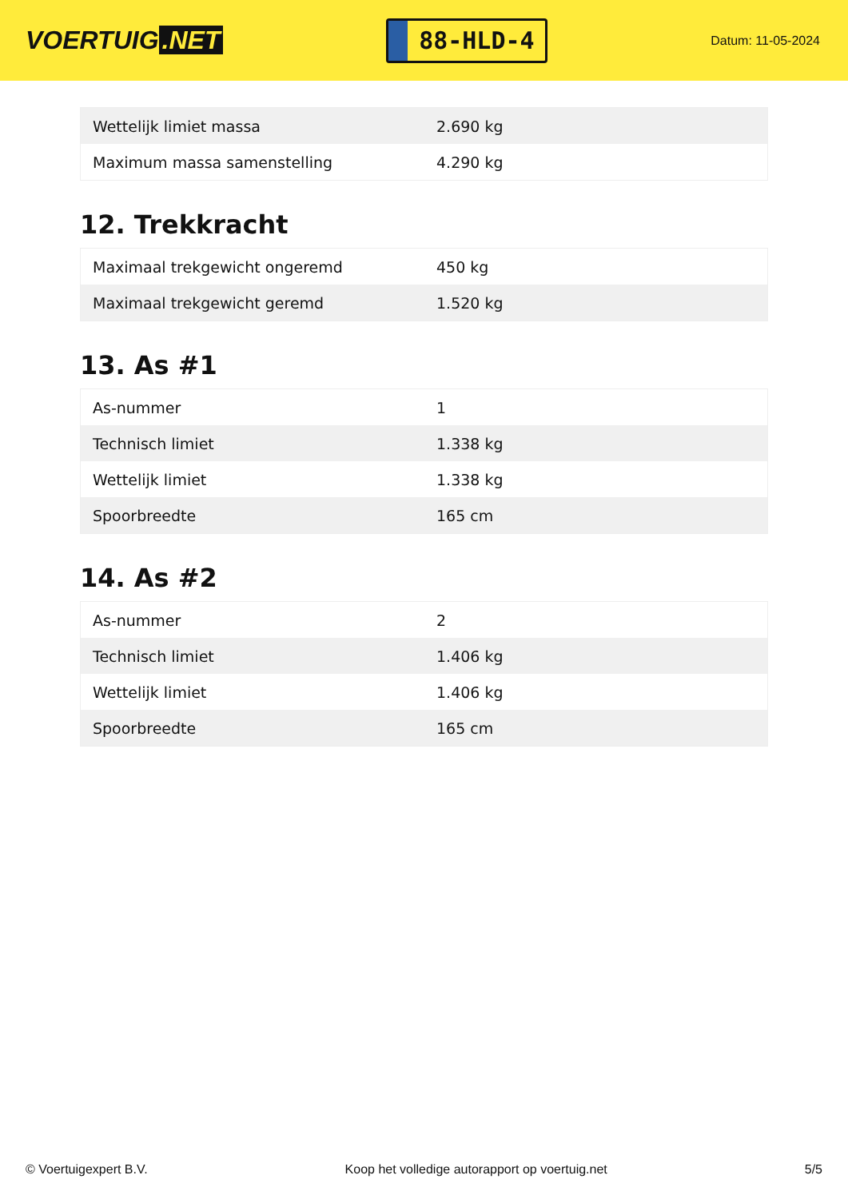VOERTUIG.NET
88-HLD-4
Datum: 11-05-2024
| Wettelijk limiet massa | 2.690 kg |
| Maximum massa samenstelling | 4.290 kg |
12. Trekkracht
| Maximaal trekgewicht ongeremd | 450 kg |
| Maximaal trekgewicht geremd | 1.520 kg |
13. As #1
| As-nummer | 1 |
| Technisch limiet | 1.338 kg |
| Wettelijk limiet | 1.338 kg |
| Spoorbreedte | 165 cm |
14. As #2
| As-nummer | 2 |
| Technisch limiet | 1.406 kg |
| Wettelijk limiet | 1.406 kg |
| Spoorbreedte | 165 cm |
© Voertuigexpert B.V. Koop het volledige autorapport op voertuig.net 5/5